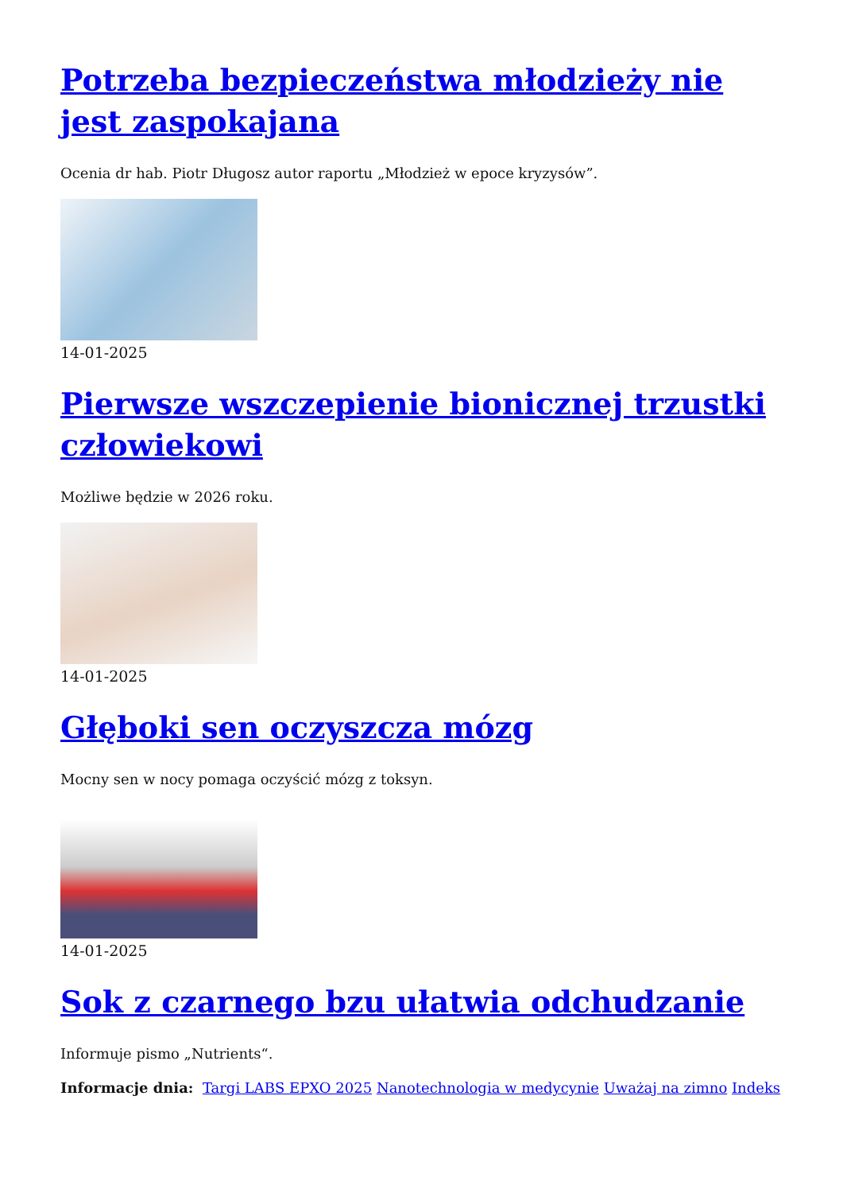Potrzeba bezpieczeństwa młodzieży nie jest zaspokajana
Ocenia dr hab. Piotr Długosz autor raportu „Młodzież w epoce kryzysów”.
14-01-2025
Pierwsze wszczepienie bionicznej trzustki człowiekowi
Możliwe będzie w 2026 roku.
14-01-2025
Głęboki sen oczyszcza mózg
Mocny sen w nocy pomaga oczyścić mózg z toksyn.
14-01-2025
Sok z czarnego bzu ułatwia odchudzanie
Informuje pismo „Nutrients“.
Informacje dnia: Targi LABS EPXO 2025 Nanotechnologia w medycynie Uważaj na zimno Indeks